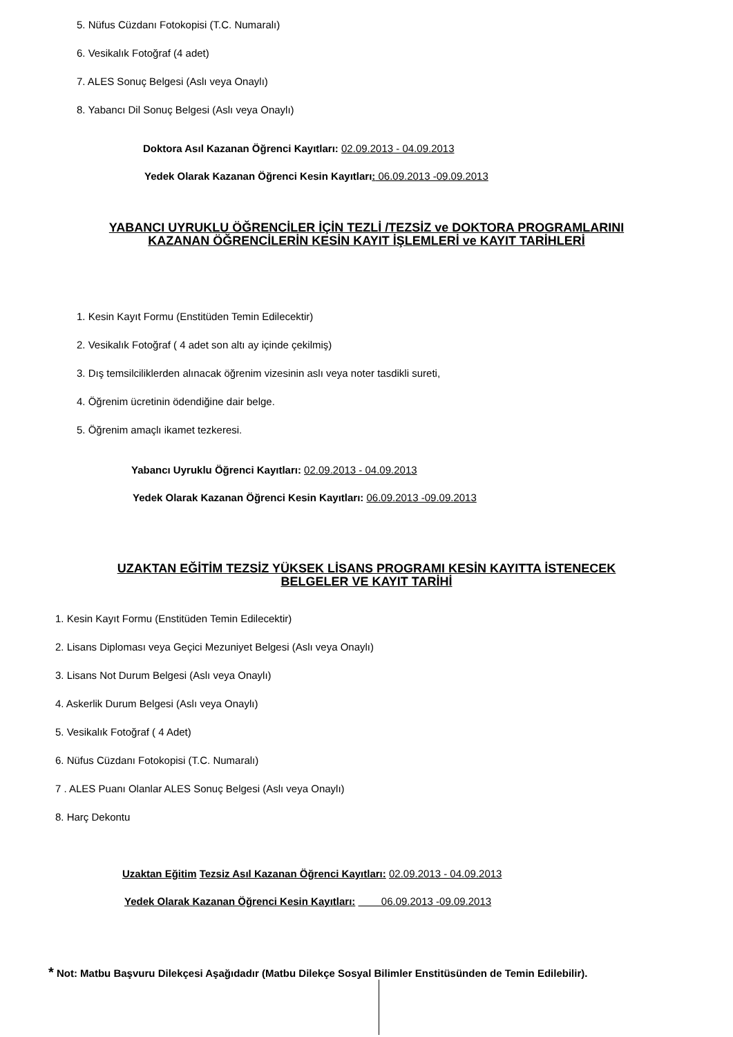5. Nüfus Cüzdanı Fotokopisi (T.C. Numaralı)
6. Vesikalık Fotoğraf (4 adet)
7. ALES Sonuç Belgesi (Aslı veya Onaylı)
8. Yabancı Dil Sonuç Belgesi (Aslı veya Onaylı)
Doktora Asıl Kazanan Öğrenci Kayıtları: 02.09.2013 - 04.09.2013
Yedek Olarak Kazanan Öğrenci Kesin Kayıtları: 06.09.2013 -09.09.2013
YABANCI UYRUKLU ÖĞRENCİLER İÇİN TEZLİ /TEZSİZ ve DOKTORA PROGRAMLARINI
KAZANAN ÖĞRENCİLERİN KESİN KAYIT İŞLEMLERİ ve KAYIT TARİHLERİ
1. Kesin Kayıt Formu (Enstitüden Temin Edilecektir)
2. Vesikalık Fotoğraf ( 4 adet son altı ay içinde çekilmiş)
3. Dış temsilciliklerden alınacak öğrenim vizesinin aslı veya noter tasdikli sureti,
4. Öğrenim ücretinin ödendiğine dair belge.
5. Öğrenim amaçlı ikamet tezkeresi.
Yabancı Uyruklu Öğrenci Kayıtları: 02.09.2013 - 04.09.2013
Yedek Olarak Kazanan Öğrenci Kesin Kayıtları: 06.09.2013 -09.09.2013
UZAKTAN EĞİTİM TEZSİZ YÜKSEK LİSANS PROGRAMI KESİN KAYITTA İSTENECEK
BELGELER VE KAYIT TARİHİ
1. Kesin Kayıt Formu (Enstitüden Temin Edilecektir)
2. Lisans Diploması veya Geçici Mezuniyet Belgesi (Aslı veya Onaylı)
3. Lisans Not Durum Belgesi (Aslı veya Onaylı)
4. Askerlik Durum Belgesi (Aslı veya Onaylı)
5. Vesikalık Fotoğraf ( 4 Adet)
6. Nüfus Cüzdanı Fotokopisi (T.C. Numaralı)
7 . ALES Puanı Olanlar ALES Sonuç Belgesi (Aslı veya Onaylı)
8. Harç Dekontu
Uzaktan Eğitim Tezsiz Asıl Kazanan Öğrenci Kayıtları: 02.09.2013 - 04.09.2013
Yedek Olarak Kazanan Öğrenci Kesin Kayıtları: 06.09.2013 -09.09.2013
* Not: Matbu Başvuru Dilekçesi Aşağıdadır (Matbu Dilekçe Sosyal Bilimler Enstitüsünden de Temin Edilebilir).